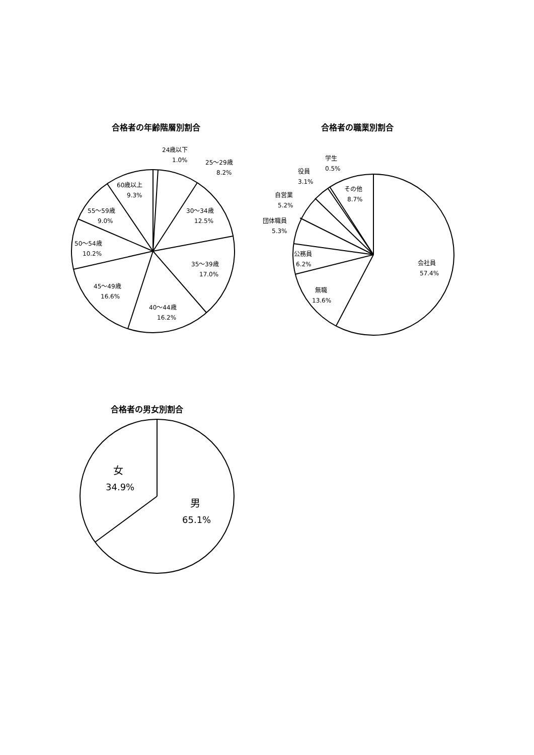合格者の年齢階層別割合
24歳以下
1.0%
25～29歳
8.2%
60歳以上
9.3%
30～34歳
12.5%
55～59歳
9.0%
50～54歳
10.2%
35～39歳
17.0%
45～49歳
16.6%
40～44歳
16.2%
合格者の職業別割合
学生
0.5%
役員
3.1%
その他
8.7%
自営業
5.2%
団体職員
5.3%
公務員
6.2%
会社員
57.4%
無職
13.6%
合格者の男女別割合
女
34.9%
男
65.1%